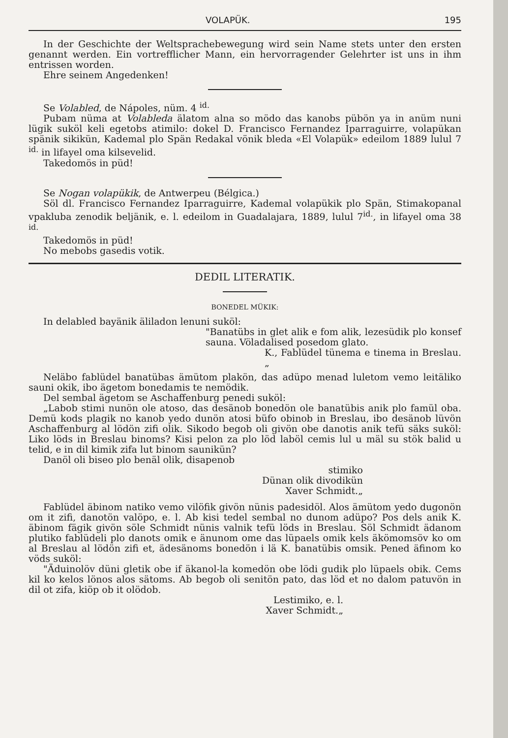VOLAPÜK. 195
In der Geschichte der Weltsprachebewegung wird sein Name stets unter den ersten genannt werden. Ein vortrefflicher Mann, ein hervorragender Gelehrter ist uns in ihm entrissen worden.
Ehre seinem Angedenken!
Se Volabled, de Nápoles, nüm. 4 <sup>id.</sup>
Pubam nüma at Volableda älatom alna so mödo das kanobs pübön ya in anüm nuni lügik suköl keli egetobs atimilo: dokel D. Francisco Fernandez Iparraguirre, volapükan spänik sikikün, Kademal plo Spän Redakal vönik bleda «El Volapük» edeilom 1889 lulul 7 <sup>id.</sup> in lifayel oma kilsevelid.
Takedomös in püd!
Se Nogan volapükik, de Antwerpeu (Bélgica.)
Söl dl. Francisco Fernandez Iparraguirre, Kademal volapükik plo Spän, Stimakopanal vpakluba zenodik beljänik, e. l. edeilom in Guadalajara, 1889, lulul 7<sup>id.</sup>, in lifayel oma 38 <sup>id.</sup>
Takedomös in püd!
No mebobs gasedis votik.
DEDIL LITERATIK.
BONEDEL MÜKIK:
In delabled bayänik äliladon lenuni suköl:
"Banatübs in glet alik e fom alik, lezesüdik plo konsef sauna. Völadalised posedom glato.
K., Fablüdel tünema e tinema in Breslau.„
Neläbo fablüdel banatübas ämütom plakön, das adüpo menad luletom vemo leitäliko sauni okik, ibo ägetom bonedamis te nemödik.
Del sembal ägetom se Aschaffenburg penedi suköl:
„Labob stimi nunön ole atoso, das desänob bonedön ole banatübis anik plo famül oba. Demü kods plagik no kanob yedo dunön atosi büfo obinob in Breslau, ibo desänob lüvön Aschaffenburg al lödön zifi olik. Sikodo begob oli givön obe danotis anik tefü säks suköl: Liko löds in Breslau binoms? Kisi pelon za plo löd laböl cemis lul u mäl su stök balid u telid, e in dil kimik zifa lut binom saunikün?
Danöl oli biseo plo benäl olik, disapenob
stimiko
Dünan olik divodikün
Xaver Schmidt.„
Fablüdel äbinom natiko vemo vilöfik givön nünis padesidöl. Alos ämütom yedo dugonön om it zifi, danotön valöpo, e. l. Ab kisi tedel sembal no dunom adüpo? Pos dels anik K. äbinom fägik givön söle Schmidt nünis valnik tefü löds in Breslau. Söl Schmidt ädanom plutiko fablüdeli plo danots omik e änunom ome das lüpaels omik kels äkömomsöv ko om al Breslau al lödön zifi et, ädesänoms bonedön i lä K. banatübis omsik. Pened äfinom ko vöds suköl:
"Äduinolöv düni gletik obe if äkanol-la komedön obe lödi gudik plo lüpaels obik. Cems kil ko kelos lönos alos sätoms. Ab begob oli senitön pato, das löd et no dalom patuvön in dil ot zifa, kiöp ob it olödob.
Lestimiko, e. l.
Xaver Schmidt.„